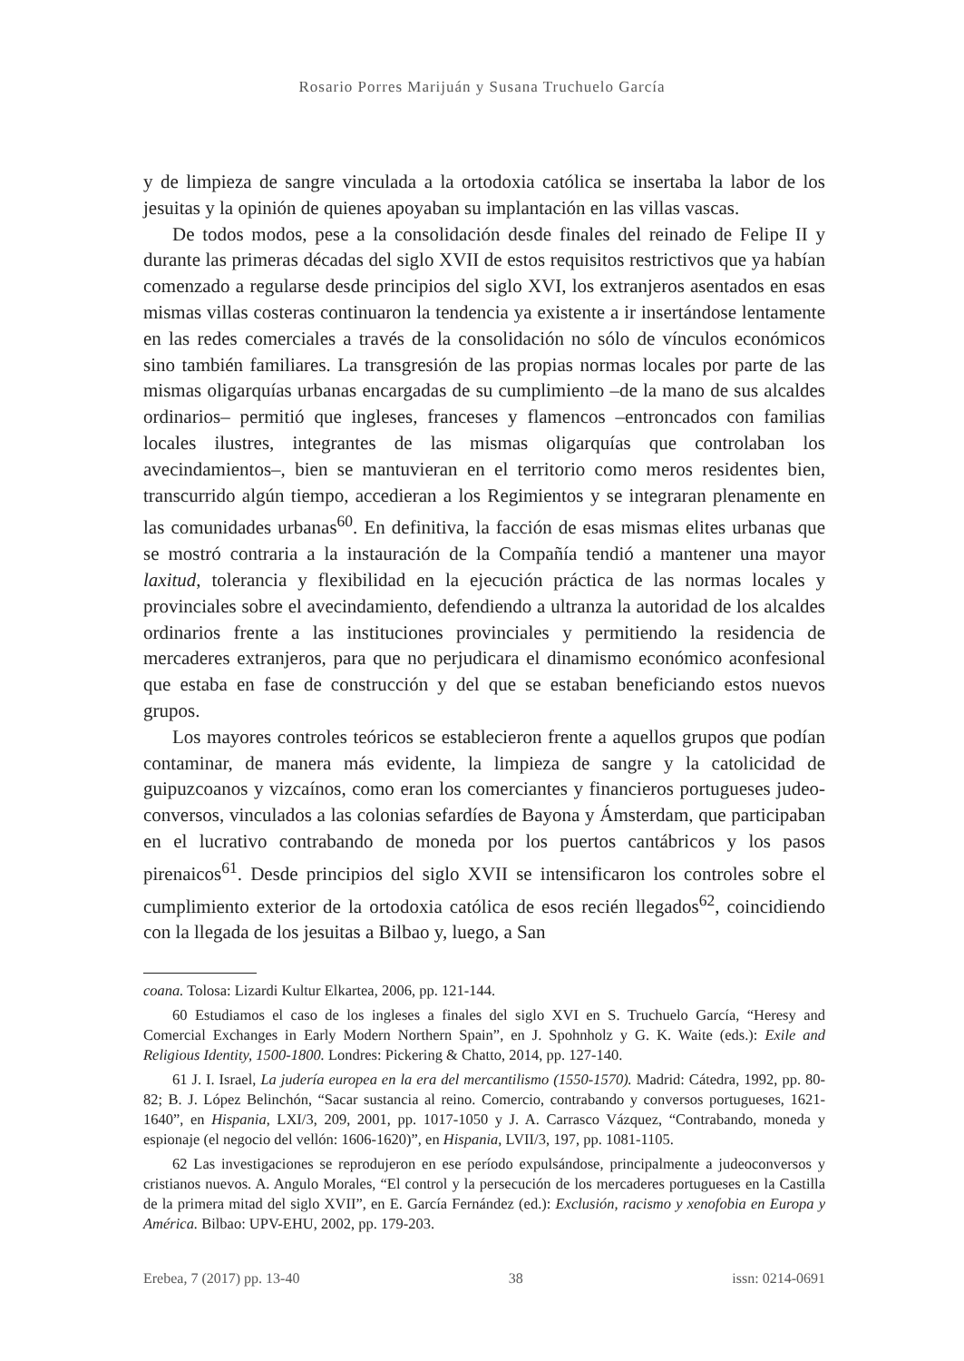Rosario Porres Marijuán y Susana Truchuelo García
y de limpieza de sangre vinculada a la ortodoxia católica se insertaba la labor de los jesuitas y la opinión de quienes apoyaban su implantación en las villas vascas.
De todos modos, pese a la consolidación desde finales del reinado de Felipe II y durante las primeras décadas del siglo XVII de estos requisitos restrictivos que ya habían comenzado a regularse desde principios del siglo XVI, los extranjeros asentados en esas mismas villas costeras continuaron la tendencia ya existente a ir insertándose lentamente en las redes comerciales a través de la consolidación no sólo de vínculos económicos sino también familiares. La transgresión de las propias normas locales por parte de las mismas oligarquías urbanas encargadas de su cumplimiento –de la mano de sus alcaldes ordinarios– permitió que ingleses, franceses y flamencos –entroncados con familias locales ilustres, integrantes de las mismas oligarquías que controlaban los avecindamientos–, bien se mantuvieran en el territorio como meros residentes bien, transcurrido algún tiempo, accedieran a los Regimientos y se integraran plenamente en las comunidades urbanas<sup>60</sup>. En definitiva, la facción de esas mismas elites urbanas que se mostró contraria a la instauración de la Compañía tendió a mantener una mayor laxitud, tolerancia y flexibilidad en la ejecución práctica de las normas locales y provinciales sobre el avecindamiento, defendiendo a ultranza la autoridad de los alcaldes ordinarios frente a las instituciones provinciales y permitiendo la residencia de mercaderes extranjeros, para que no perjudicara el dinamismo económico aconfesional que estaba en fase de construcción y del que se estaban beneficiando estos nuevos grupos.
Los mayores controles teóricos se establecieron frente a aquellos grupos que podían contaminar, de manera más evidente, la limpieza de sangre y la catolicidad de guipuzcoanos y vizcaínos, como eran los comerciantes y financieros portugueses judeo-conversos, vinculados a las colonias sefardíes de Bayona y Ámsterdam, que participaban en el lucrativo contrabando de moneda por los puertos cantábricos y los pasos pirenaicos<sup>61</sup>. Desde principios del siglo XVII se intensificaron los controles sobre el cumplimiento exterior de la ortodoxia católica de esos recién llegados<sup>62</sup>, coincidiendo con la llegada de los jesuitas a Bilbao y, luego, a San
coana. Tolosa: Lizardi Kultur Elkartea, 2006, pp. 121-144.
60 Estudiamos el caso de los ingleses a finales del siglo XVI en S. Truchuelo García, “Heresy and Comercial Exchanges in Early Modern Northern Spain”, en J. Spohnholz y G. K. Waite (eds.): Exile and Religious Identity, 1500-1800. Londres: Pickering & Chatto, 2014, pp. 127-140.
61 J. I. Israel, La judería europea en la era del mercantilismo (1550-1570). Madrid: Cátedra, 1992, pp. 80-82; B. J. López Belinchón, “Sacar sustancia al reino. Comercio, contrabando y conversos portugueses, 1621-1640”, en Hispania, LXI/3, 209, 2001, pp. 1017-1050 y J. A. Carrasco Vázquez, “Contrabando, moneda y espionaje (el negocio del vellón: 1606-1620)”, en Hispania, LVII/3, 197, pp. 1081-1105.
62 Las investigaciones se reprodujeron en ese período expulsándose, principalmente a judeoconversos y cristianos nuevos. A. Angulo Morales, “El control y la persecución de los mercaderes portugueses en la Castilla de la primera mitad del siglo XVII”, en E. García Fernández (ed.): Exclusión, racismo y xenofobia en Europa y América. Bilbao: UPV-EHU, 2002, pp. 179-203.
Erebea, 7 (2017) pp. 13-40 38 issn: 0214-0691